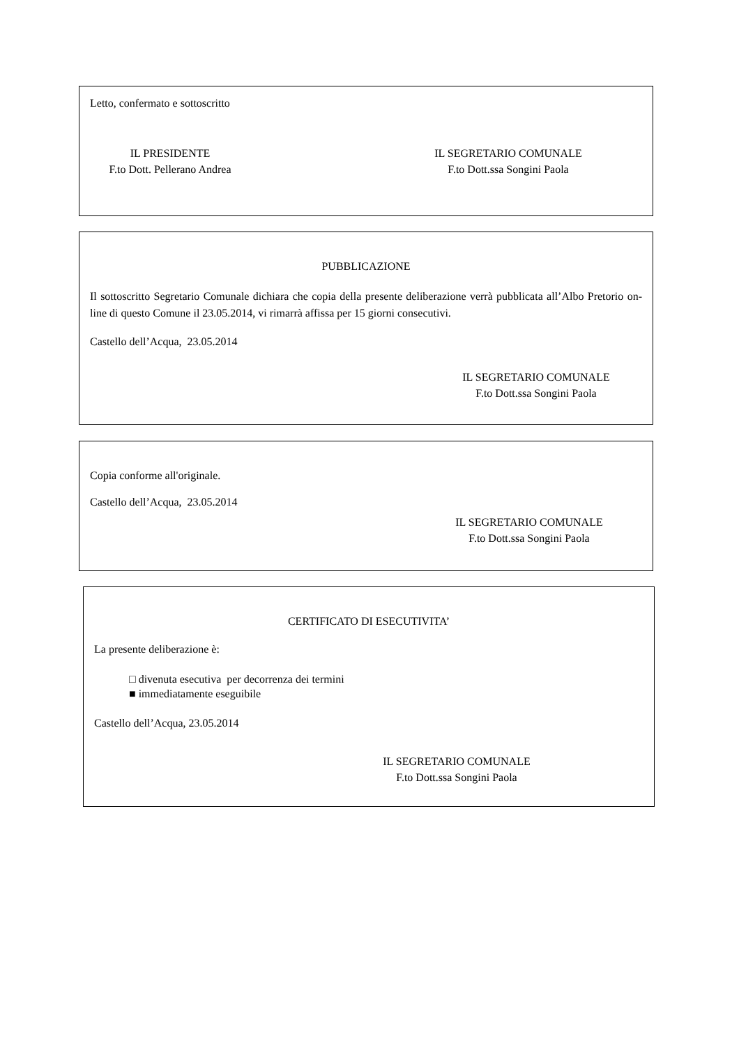Letto, confermato e sottoscritto
IL PRESIDENTE
F.to Dott. Pellerano Andrea
IL SEGRETARIO COMUNALE
F.to Dott.ssa Songini Paola
PUBBLICAZIONE
Il sottoscritto Segretario Comunale dichiara che copia della presente deliberazione verrà pubblicata all’Albo Pretorio on-line di questo Comune il 23.05.2014, vi rimarrà affissa per 15 giorni consecutivi.
Castello dell’Acqua, 23.05.2014
IL SEGRETARIO COMUNALE
F.to Dott.ssa Songini Paola
Copia conforme all'originale.
Castello dell’Acqua, 23.05.2014
IL SEGRETARIO COMUNALE
F.to Dott.ssa Songini Paola
CERTIFICATO DI ESECUTIVITA’
La presente deliberazione è:
□ divenuta esecutiva per decorrenza dei termini
■ immediatamente eseguibile
Castello dell’Acqua, 23.05.2014
IL SEGRETARIO COMUNALE
F.to Dott.ssa Songini Paola